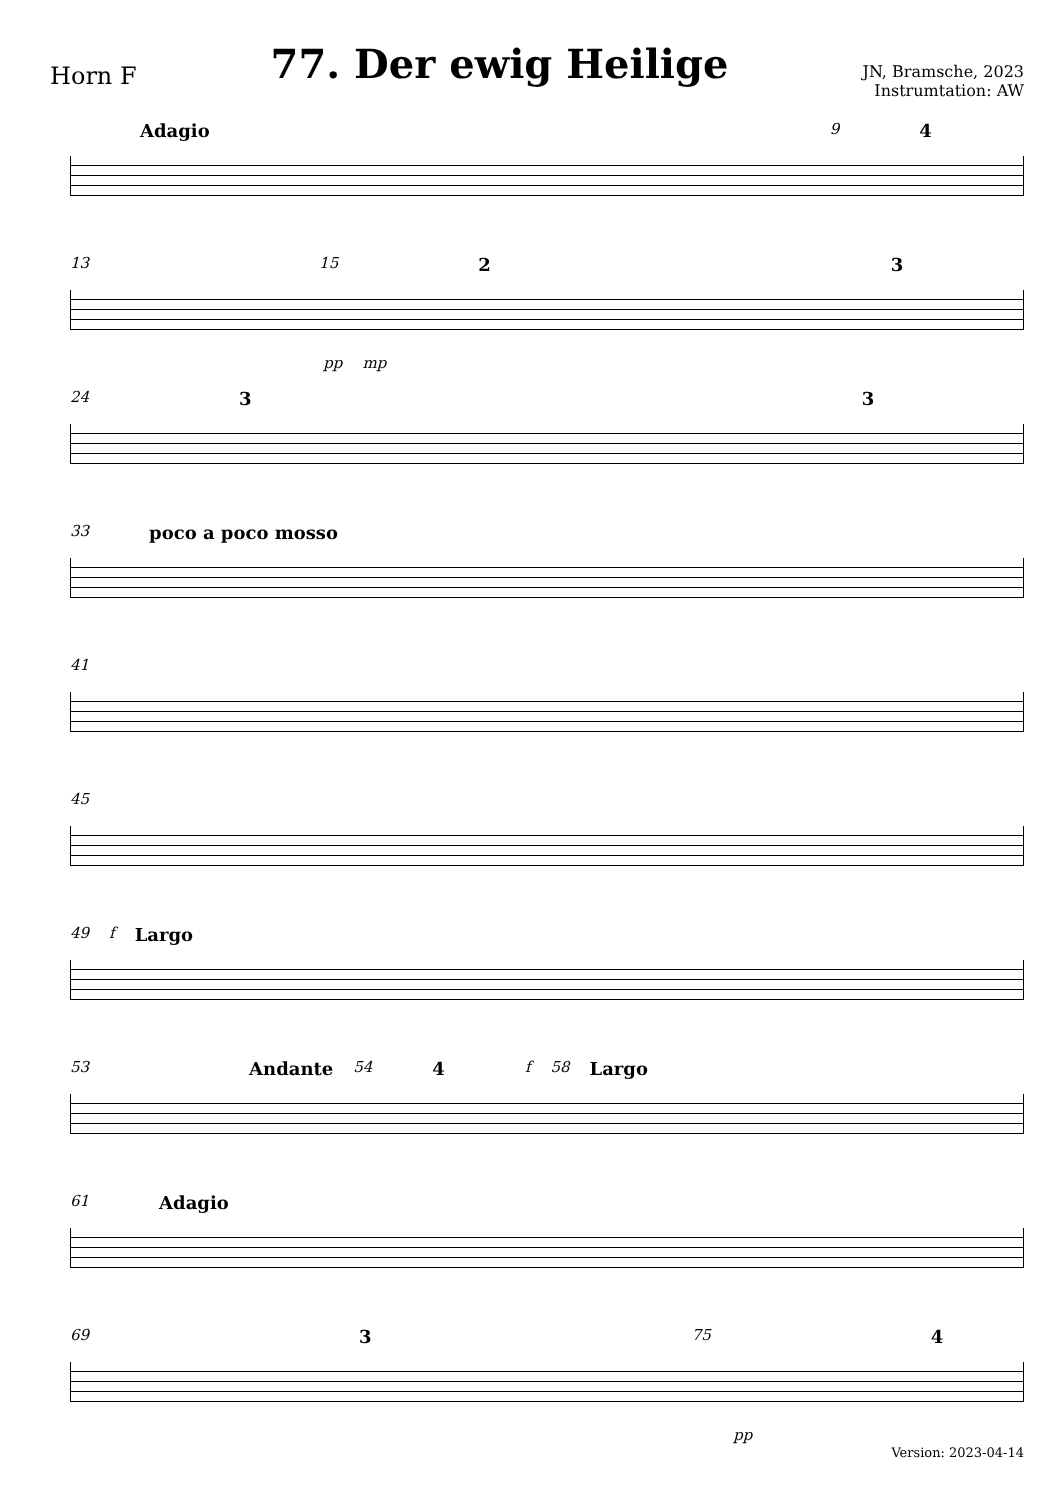Horn F
77. Der ewig Heilige
JN, Bramsche, 2023
Instrumtation: AW
Adagio 9 4
13 15 2 3 pp mp
24 3 3
33 poco a poco mosso
41
45
49 f Largo
53 Andante 54 4 f 58 Largo
61 Adagio
69 3 75 4 pp
Version: 2023-04-14